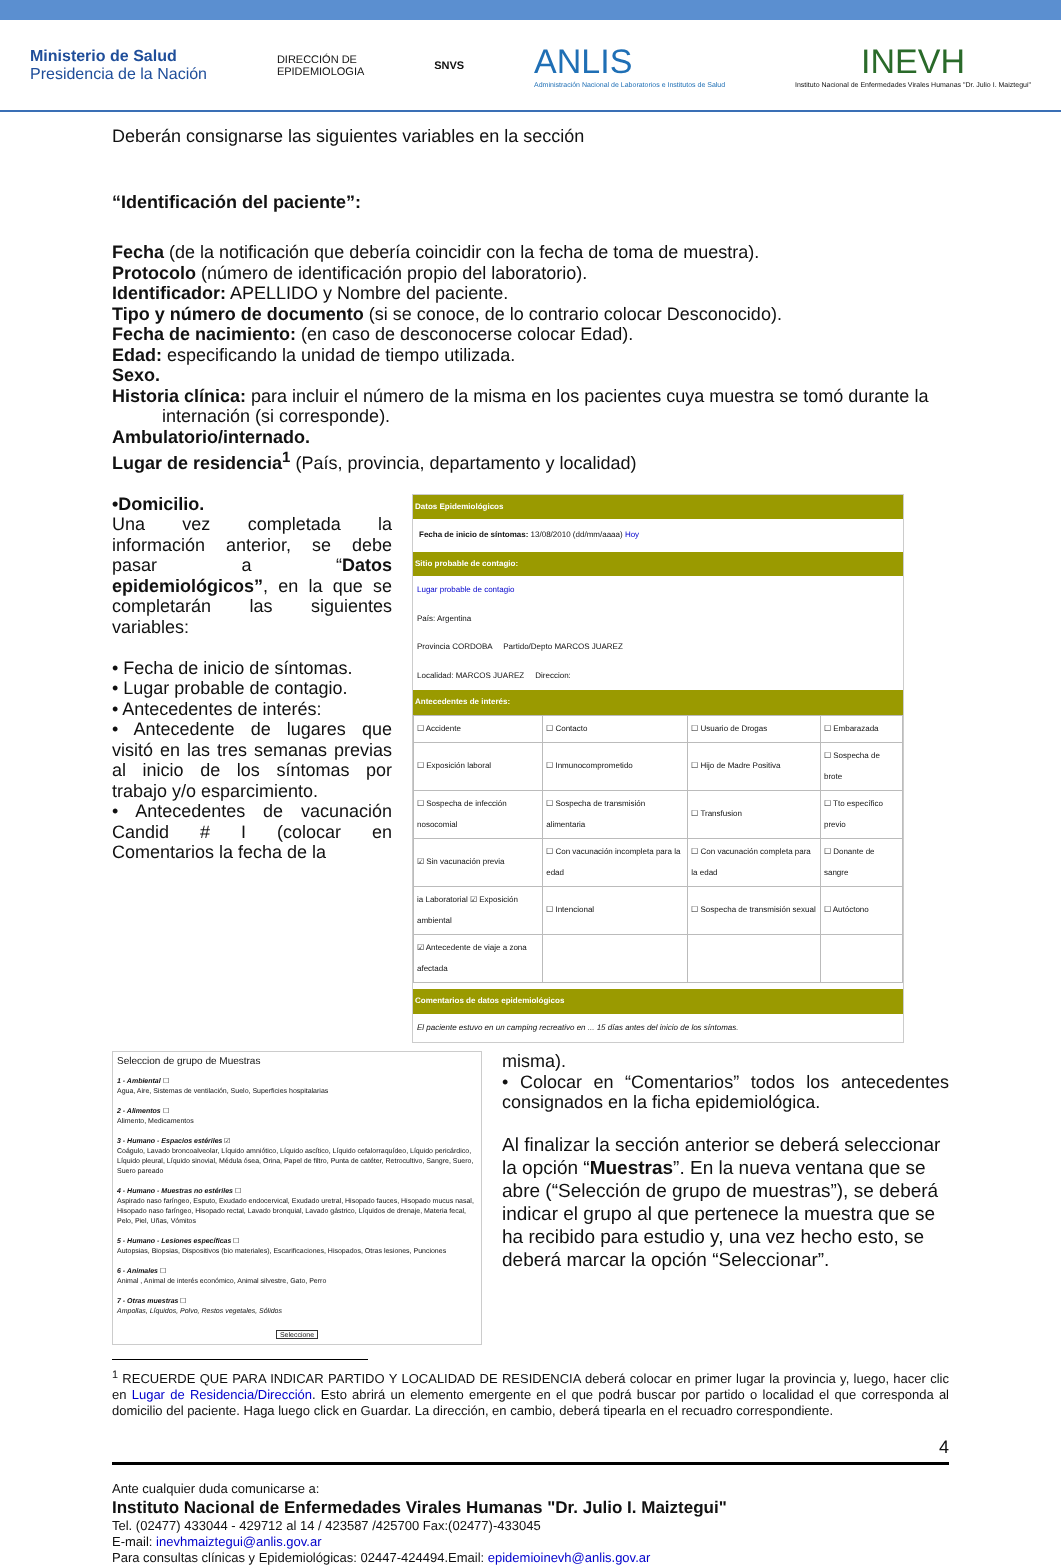Ministerio de Salud
Presidencia de la Nación
DIRECCIÓN DE
EPIDEMIOLOGIA
SNVS
ANLIS
Administración Nacional de Laboratorios e Institutos de Salud
INEVH
Instituto Nacional de Enfermedades Virales Humanas "Dr. Julio I. Maiztegui"
Deberán consignarse las siguientes variables en la sección
“Identificación del paciente”:
Fecha (de la notificación que debería coincidir con la fecha de toma de muestra).
Protocolo (número de identificación propio del laboratorio).
Identificador: APELLIDO y Nombre del paciente.
Tipo y número de documento (si se conoce, de lo contrario colocar Desconocido).
Fecha de nacimiento: (en caso de desconocerse colocar Edad).
Edad: especificando la unidad de tiempo utilizada.
Sexo.
Historia clínica: para incluir el número de la misma en los pacientes cuya muestra se tomó durante la
internación (si corresponde).
Ambulatorio/internado.
Lugar de residencia<sup>1</sup> (País, provincia, departamento y localidad)
•Domicilio.
Una vez completada la información anterior, se debe pasar a “Datos epidemiológicos”, en la que se completarán las siguientes variables:
• Fecha de inicio de síntomas.
• Lugar probable de contagio.
• Antecedentes de interés:
• Antecedente de lugares que visitó en las tres semanas previas al inicio de los síntomas por trabajo y/o esparcimiento.
• Antecedentes de vacunación Candid # I (colocar en Comentarios la fecha de la
Datos Epidemiológicos
Fecha de inicio de síntomas: 13/08/2010 (dd/mm/aaaa) Hoy
Sitio probable de contagio:
Lugar probable de contagio
País: Argentina
Provincia CORDOBA Partido/Depto MARCOS JUAREZ
Localidad: MARCOS JUAREZ Direccion:
Antecedentes de interés:
| ☐ Accidente | ☐ Contacto | ☐ Usuario de Drogas | ☐ Embarazada |
| ☐ Exposición laboral | ☐ Inmunocomprometido | ☐ Hijo de Madre Positiva | ☐ Sospecha de brote |
| ☐ Sospecha de infección nosocomial | ☐ Sospecha de transmisión alimentaria | ☐ Transfusion | ☐ Tto específico previo |
| ☑ Sin vacunación previa | ☐ Con vacunación incompleta para la edad | ☐ Con vacunación completa para la edad | ☐ Donante de sangre |
| ia Laboratorial ☑ Exposición ambiental | ☐ Intencional | ☐ Sospecha de transmisión sexual | ☐ Autóctono |
| ☑ Antecedente de viaje a zona afectada | | | |
Comentarios de datos epidemiológicos
El paciente estuvo en un camping recreativo en ... 15 días antes del inicio de los síntomas.
Seleccion de grupo de Muestras
1 - Ambiental ☐
Agua, Aire, Sistemas de ventilación, Suelo, Superficies hospitalarias
2 - Alimentos ☐
Alimento, Medicamentos
3 - Humano - Espacios estériles ☑
Coágulo, Lavado broncoalveolar, Líquido amniótico, Líquido ascítico, Líquido cefalorraquídeo, Líquido pericárdico, Líquido pleural, Líquido sinovial, Médula ósea, Orina, Papel de filtro, Punta de catéter, Retrocultivo, Sangre, Suero, Suero pareado
4 - Humano - Muestras no estériles ☐
Aspirado naso faríngeo, Esputo, Exudado endocervical, Exudado uretral, Hisopado fauces, Hisopado mucus nasal, Hisopado naso faríngeo, Hisopado rectal, Lavado bronquial, Lavado gástrico, Líquidos de drenaje, Materia fecal, Pelo, Piel, Uñas, Vómitos
5 - Humano - Lesiones específicas ☐
Autopsias, Biopsias, Dispositivos (bio materiales), Escarificaciones, Hisopados, Otras lesiones, Punciones
6 - Animales ☐
Animal , Animal de interés económico, Animal silvestre, Gato, Perro
7 - Otras muestras ☐
Ampollas, Líquidos, Polvo, Restos vegetales, Sólidos
Seleccione
misma).
• Colocar en “Comentarios” todos los antecedentes consignados en la ficha epidemiológica.
Al finalizar la sección anterior se deberá seleccionar la opción “Muestras”. En la nueva ventana que se abre (“Selección de grupo de muestras”), se deberá indicar el grupo al que pertenece la muestra que se ha recibido para estudio y, una vez hecho esto, se deberá marcar la opción “Seleccionar”.
<sup>1</sup> RECUERDE QUE PARA INDICAR PARTIDO Y LOCALIDAD DE RESIDENCIA deberá colocar en primer lugar la provincia y, luego, hacer clic en Lugar de Residencia/Dirección. Esto abrirá un elemento emergente en el que podrá buscar por partido o localidad el que corresponda al domicilio del paciente. Haga luego click en Guardar. La dirección, en cambio, deberá tipearla en el recuadro correspondiente.
4
Ante cualquier duda comunicarse a:
Instituto Nacional de Enfermedades Virales Humanas "Dr. Julio I. Maiztegui"
Tel. (02477) 433044 - 429712 al 14 / 423587 /425700 Fax:(02477)-433045
E-mail: inevhmaiztegui@anlis.gov.ar
Para consultas clínicas y Epidemiológicas: 02447-424494.Email: epidemioinevh@anlis.gov.ar